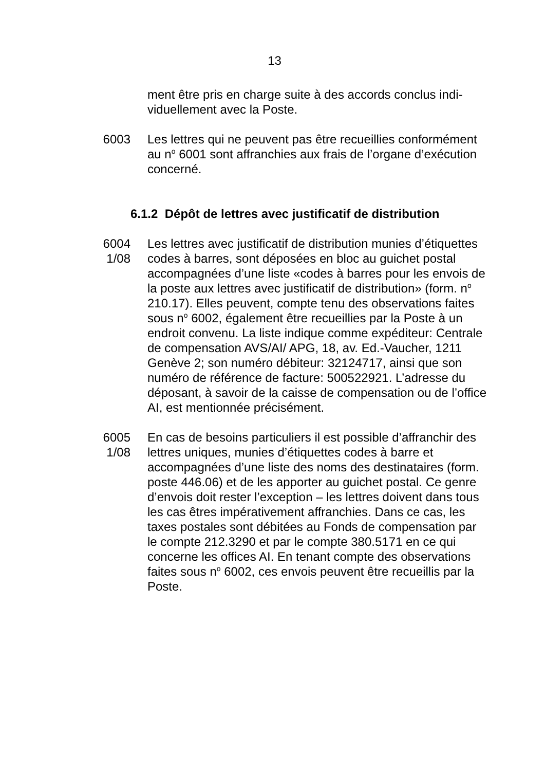13
ment être pris en charge suite à des accords conclus indi­viduellement avec la Poste.
6003 Les lettres qui ne peuvent pas être recueillies conformé­ment au n<sup>o</sup> 6001 sont affranchies aux frais de l’organe d’exécution concerné.
6.1.2 Dépôt de lettres avec justificatif de distribution
6004
1/08
Les lettres avec justificatif de distribution munies d’éti­quettes codes à barres, sont déposées en bloc au guichet postal accompagnées d’une liste «codes à barres pour les envois de la poste aux lettres avec justificatif de distribu­tion» (form. n<sup>o</sup> 210.17). Elles peuvent, compte tenu des observations faites sous n<sup>o</sup> 6002, également être recueil­lies par la Poste à un endroit convenu. La liste indique comme expéditeur: Centrale de compensation AVS/AI/ APG, 18, av. Ed.-Vaucher, 1211 Genève 2; son numéro débiteur: 32124717, ainsi que son numéro de référence de facture: 500522921. L’adresse du déposant, à savoir de la caisse de compensation ou de l’office AI, est mentionnée précisément.
6005
1/08
En cas de besoins particuliers il est possible d’affranchir des lettres uniques, munies d’étiquettes codes à barre et accompagnées d’une liste des noms des destinataires (form. poste 446.06) et de les apporter au guichet postal. Ce genre d’envois doit rester l’exception – les lettres doi­vent dans tous les cas êtres impérativement affranchies. Dans ce cas, les taxes postales sont débitées au Fonds de compensation par le compte 212.3290 et par le compte 380.5171 en ce qui concerne les offices AI. En tenant compte des observations faites sous n<sup>o</sup> 6002, ces envois peuvent être recueillis par la Poste.